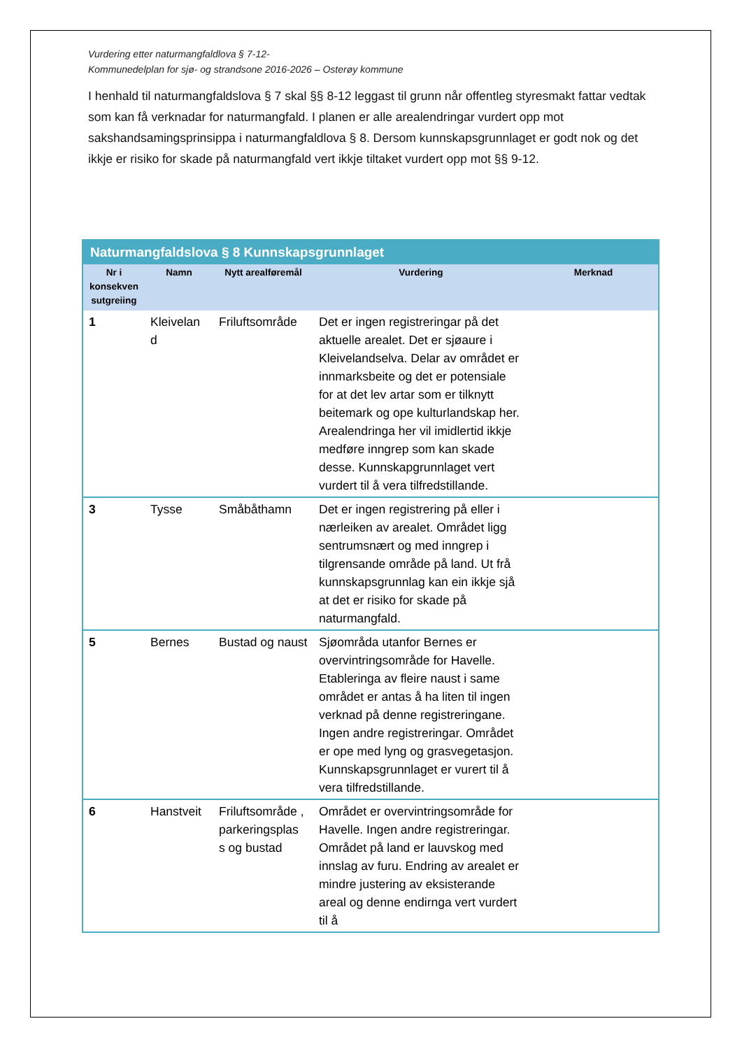Vurdering etter naturmangfaldlova § 7-12-
Kommunedelplan for sjø- og strandsone 2016-2026 – Osterøy kommune
I henhald til naturmangfaldslova § 7 skal §§ 8-12 leggast til grunn når offentleg styresmakt fattar vedtak som kan få verknadar for naturmangfald. I planen er alle arealendringar vurdert opp mot sakshandsamingsprinsippa i naturmangfaldlova § 8. Dersom kunnskapsgrunnlaget er godt nok og det ikkje er risiko for skade på naturmangfald vert ikkje tiltaket vurdert opp mot §§ 9-12.
| Naturmangfaldslova § 8 Kunnskapsgrunnlaget | | | | |
| Nr i konsekven sutgreiing | Namn | Nytt arealføremål | Vurdering | Merknad |
| 1 | Kleivelan d | Friluftsområde | Det er ingen registreringar på det aktuelle arealet. Det er sjøaure i Kleivelandselva. Delar av området er innmarksbeite og det er potensiale for at det lev artar som er tilknytt beitemark og ope kulturlandskap her. Arealendringa her vil imidlertid ikkje medføre inngrep som kan skade desse. Kunnskapgrunnlaget vert vurdert til å vera tilfredstillande. | |
| 3 | Tysse | Småbåthamn | Det er ingen registrering på eller i nærleiken av arealet. Området ligg sentrumsnært og med inngrep i tilgrensande område på land. Ut frå kunnskapsgrunnlag kan ein ikkje sjå at det er risiko for skade på naturmangfald. | |
| 5 | Bernes | Bustad og naust | Sjøområda utanfor Bernes er overvintringsområde for Havelle. Etableringa av fleire naust i same området er antas å ha liten til ingen verknad på denne registreringane. Ingen andre registreringar. Området er ope med lyng og grasvegetasjon. Kunnskapsgrunnlaget er vurert til å vera tilfredstillande. | |
| 6 | Hanstveit | Friluftsområde , parkeringsplas s og bustad | Området er overvintringsområde for Havelle. Ingen andre registreringar. Området på land er lauvskog med innslag av furu. Endring av arealet er mindre justering av eksisterande areal og denne endirnga vert vurdert til å | |